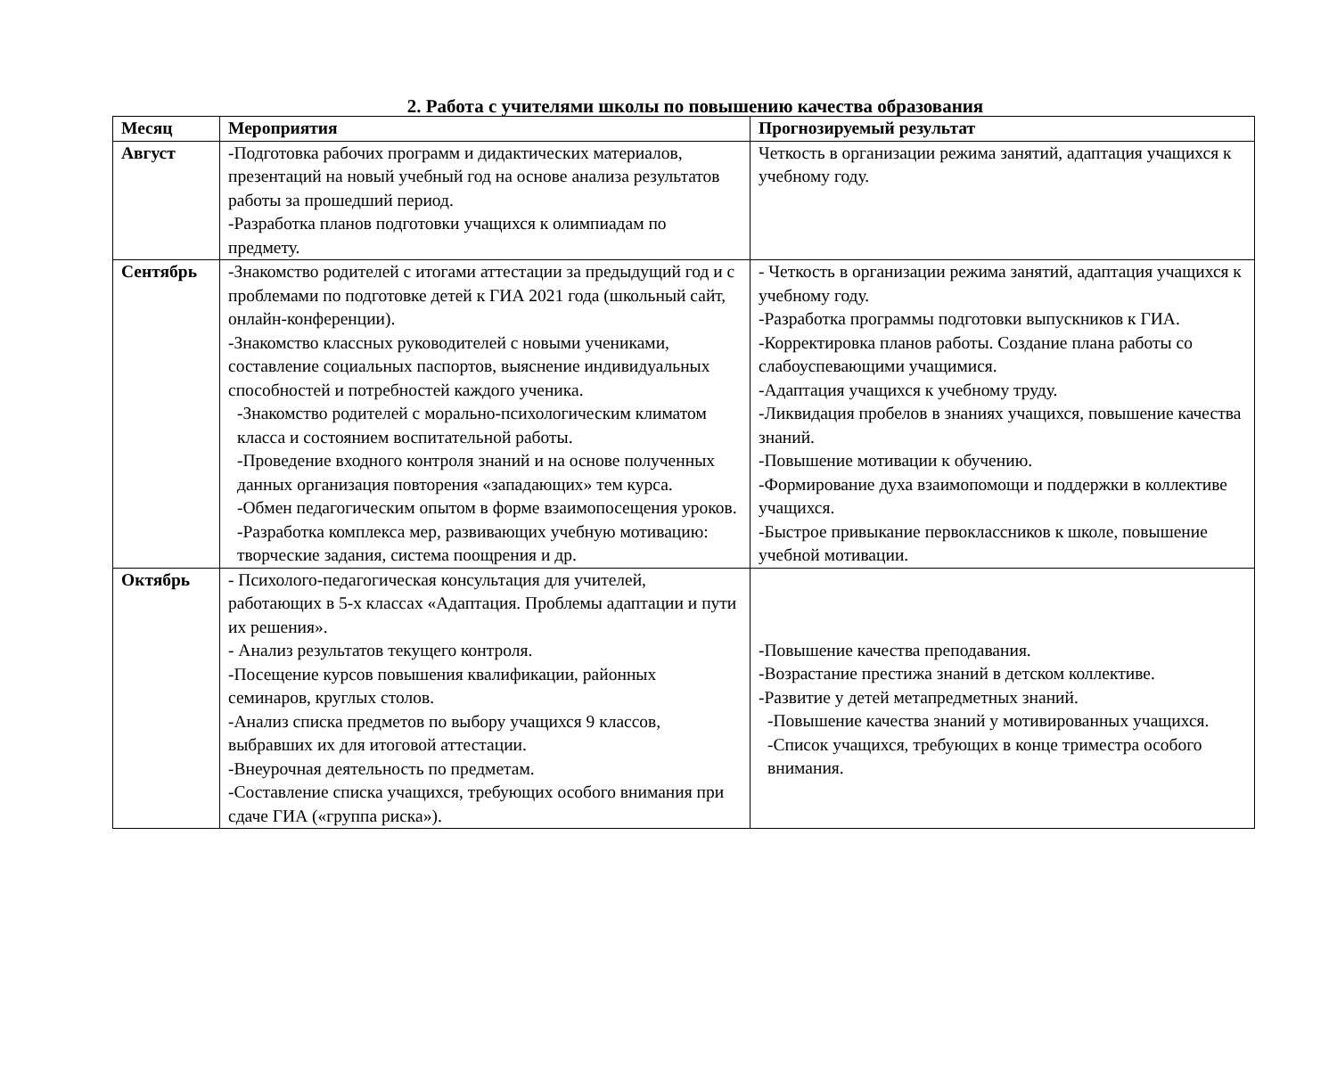2. Работа с учителями школы по повышению качества образования
| Месяц | Мероприятия | Прогнозируемый результат |
| --- | --- | --- |
| Август | -Подготовка рабочих программ и дидактических материалов, презентаций на новый учебный год на основе анализа результатов работы за прошедший период. -Разработка планов подготовки учащихся к олимпиадам по предмету. | Четкость в организации режима занятий, адаптация учащихся к учебному году. |
| Сентябрь | -Знакомство родителей с итогами аттестации за предыдущий год и с проблемами по подготовке детей к ГИА 2021 года (школьный сайт, онлайн-конференции). -Знакомство классных руководителей с новыми учениками, составление социальных паспортов, выяснение индивидуальных способностей и потребностей каждого ученика. -Знакомство родителей с морально-психологическим климатом класса и состоянием воспитательной работы. -Проведение входного контроля знаний и на основе полученных данных организация повторения «западающих» тем курса. -Обмен педагогическим опытом в форме взаимопосещения уроков. -Разработка комплекса мер, развивающих учебную мотивацию: творческие задания, система поощрения и др. | - Четкость в организации режима занятий, адаптация учащихся к учебному году. -Разработка программы подготовки выпускников к ГИА. -Корректировка планов работы. Создание плана работы со слабоуспевающими учащимися. -Адаптация учащихся к учебному труду. -Ликвидация пробелов в знаниях учащихся, повышение качества знаний. -Повышение мотивации к обучению. -Формирование духа взаимопомощи и поддержки в коллективе учащихся. -Быстрое привыкание первоклассников к школе, повышение учебной мотивации. |
| Октябрь | - Психолого-педагогическая консультация для учителей, работающих в 5-х классах «Адаптация. Проблемы адаптации и пути их решения». - Анализ результатов текущего контроля. -Посещение курсов повышения квалификации, районных семинаров, круглых столов. -Анализ списка предметов по выбору учащихся 9 классов, выбравших их для итоговой аттестации. -Внеурочная деятельность по предметам. -Составление списка учащихся, требующих особого внимания при сдаче ГИА («группа риска»). | -Повышение качества преподавания. -Возрастание престижа знаний в детском коллективе. -Развитие у детей метапредметных знаний. -Повышение качества знаний у мотивированных учащихся. -Список учащихся, требующих в конце триместра особого внимания. |